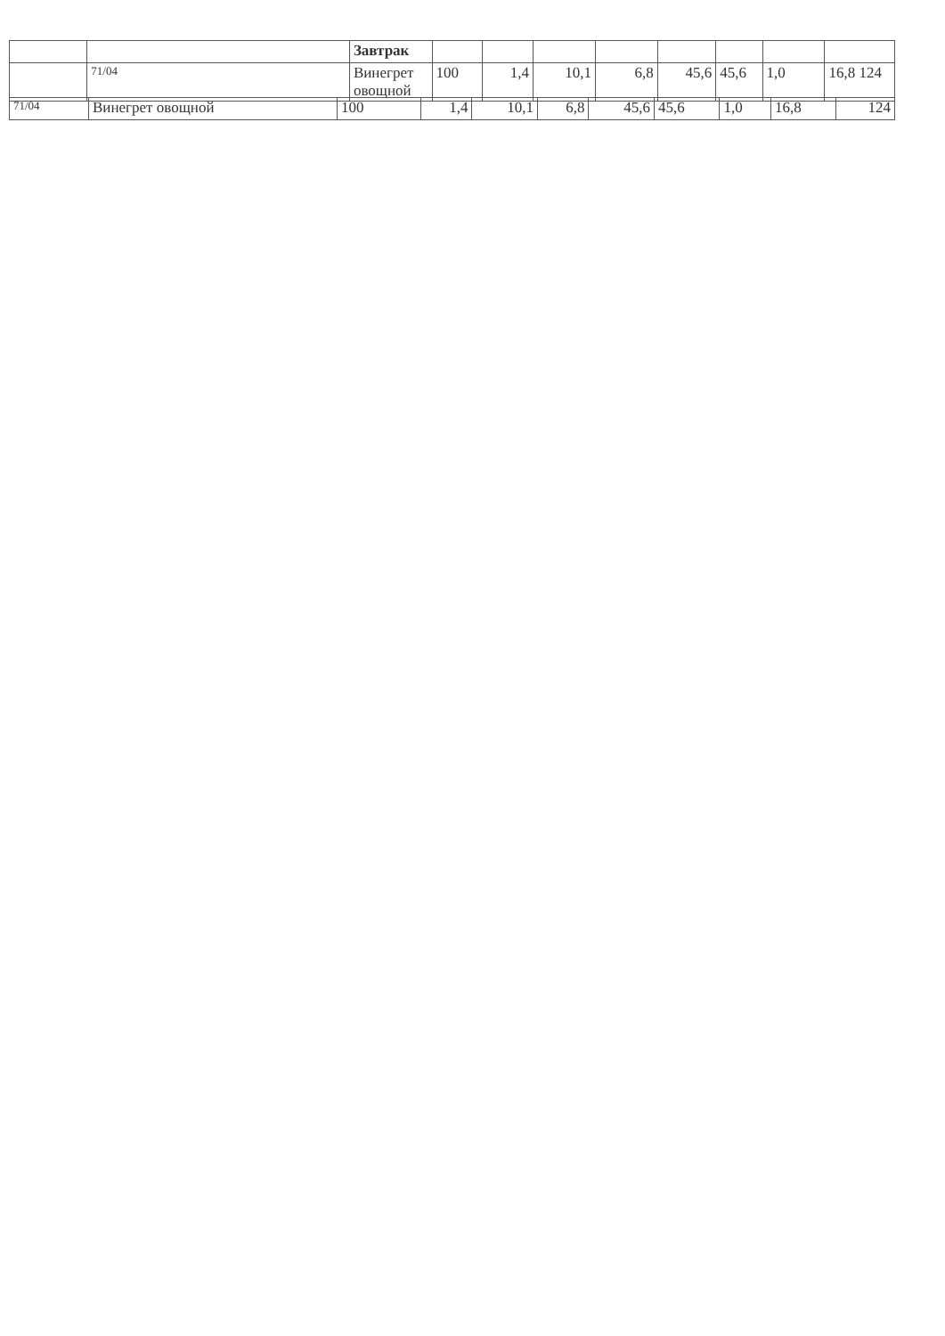| | | Завтрак | | | | | | | | |
| | 71/04 | Винегрет овощной | 100 | 1,4 | 10,1 | 6,8 | 45,6 | 45,6 | 1,0 | 16,8 124 |
| 71/04 | Винегрет овощной | 100 | 1,4 | 10,1 | 6,8 | 45,6 | 45,6 | 1,0 | 16,8 | 124 |